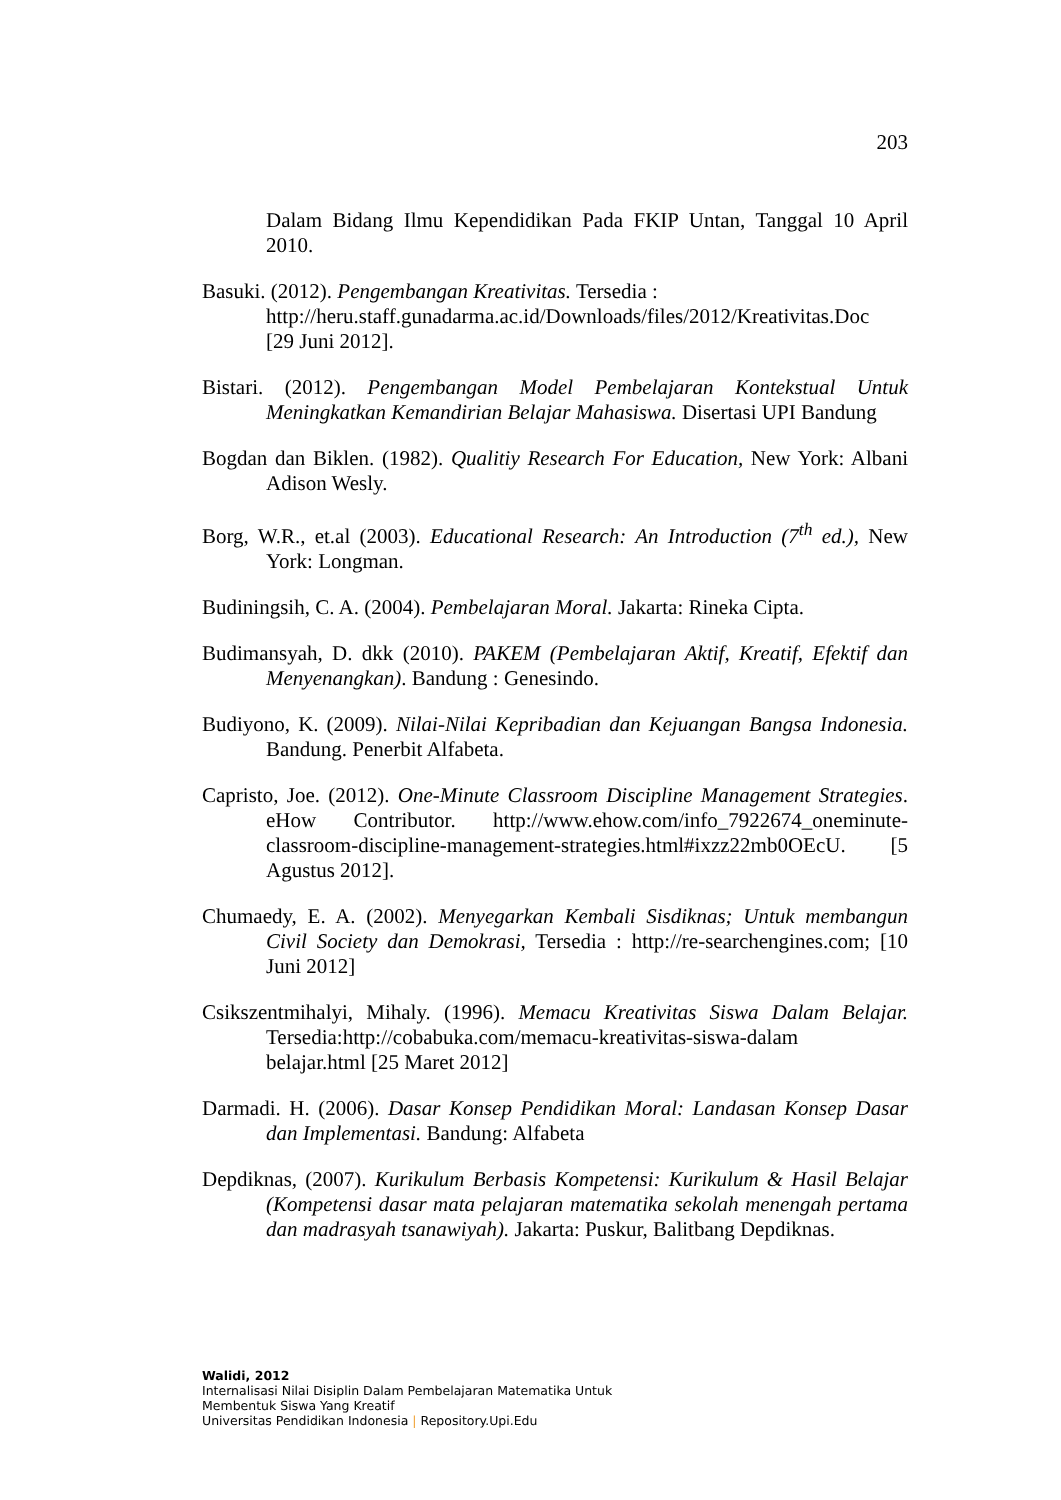203
Dalam Bidang Ilmu Kependidikan Pada FKIP Untan, Tanggal 10 April 2010.
Basuki. (2012). Pengembangan Kreativitas. Tersedia :
http://heru.staff.gunadarma.ac.id/Downloads/files/2012/Kreativitas.Doc
[29 Juni 2012].
Bistari. (2012). Pengembangan Model Pembelajaran Kontekstual Untuk Meningkatkan Kemandirian Belajar Mahasiswa. Disertasi UPI Bandung
Bogdan dan Biklen. (1982). Qualitiy Research For Education, New York: Albani Adison Wesly.
Borg, W.R., et.al (2003). Educational Research: An Introduction (7<sup>th</sup> ed.), New York: Longman.
Budiningsih, C. A. (2004). Pembelajaran Moral. Jakarta: Rineka Cipta.
Budimansyah, D. dkk (2010). PAKEM (Pembelajaran Aktif, Kreatif, Efektif dan Menyenangkan). Bandung : Genesindo.
Budiyono, K. (2009). Nilai-Nilai Kepribadian dan Kejuangan Bangsa Indonesia. Bandung. Penerbit Alfabeta.
Capristo, Joe. (2012). One-Minute Classroom Discipline Management Strategies. eHow Contributor. http://www.ehow.com/info_7922674_oneminute-classroom-discipline-management-strategies.html#ixzz22mb0OEcU. [5 Agustus 2012].
Chumaedy, E. A. (2002). Menyegarkan Kembali Sisdiknas; Untuk membangun Civil Society dan Demokrasi, Tersedia : http://re-searchengines.com; [10 Juni 2012]
Csikszentmihalyi, Mihaly. (1996). Memacu Kreativitas Siswa Dalam Belajar. Tersedia:http://cobabuka.com/memacu-kreativitas-siswa-dalam
belajar.html [25 Maret 2012]
Darmadi. H. (2006). Dasar Konsep Pendidikan Moral: Landasan Konsep Dasar dan Implementasi. Bandung: Alfabeta
Depdiknas, (2007). Kurikulum Berbasis Kompetensi: Kurikulum & Hasil Belajar (Kompetensi dasar mata pelajaran matematika sekolah menengah pertama dan madrasyah tsanawiyah). Jakarta: Puskur, Balitbang Depdiknas.
Walidi, 2012
Internalisasi Nilai Disiplin Dalam Pembelajaran Matematika Untuk
Membentuk Siswa Yang Kreatif
Universitas Pendidikan Indonesia | Repository.Upi.Edu